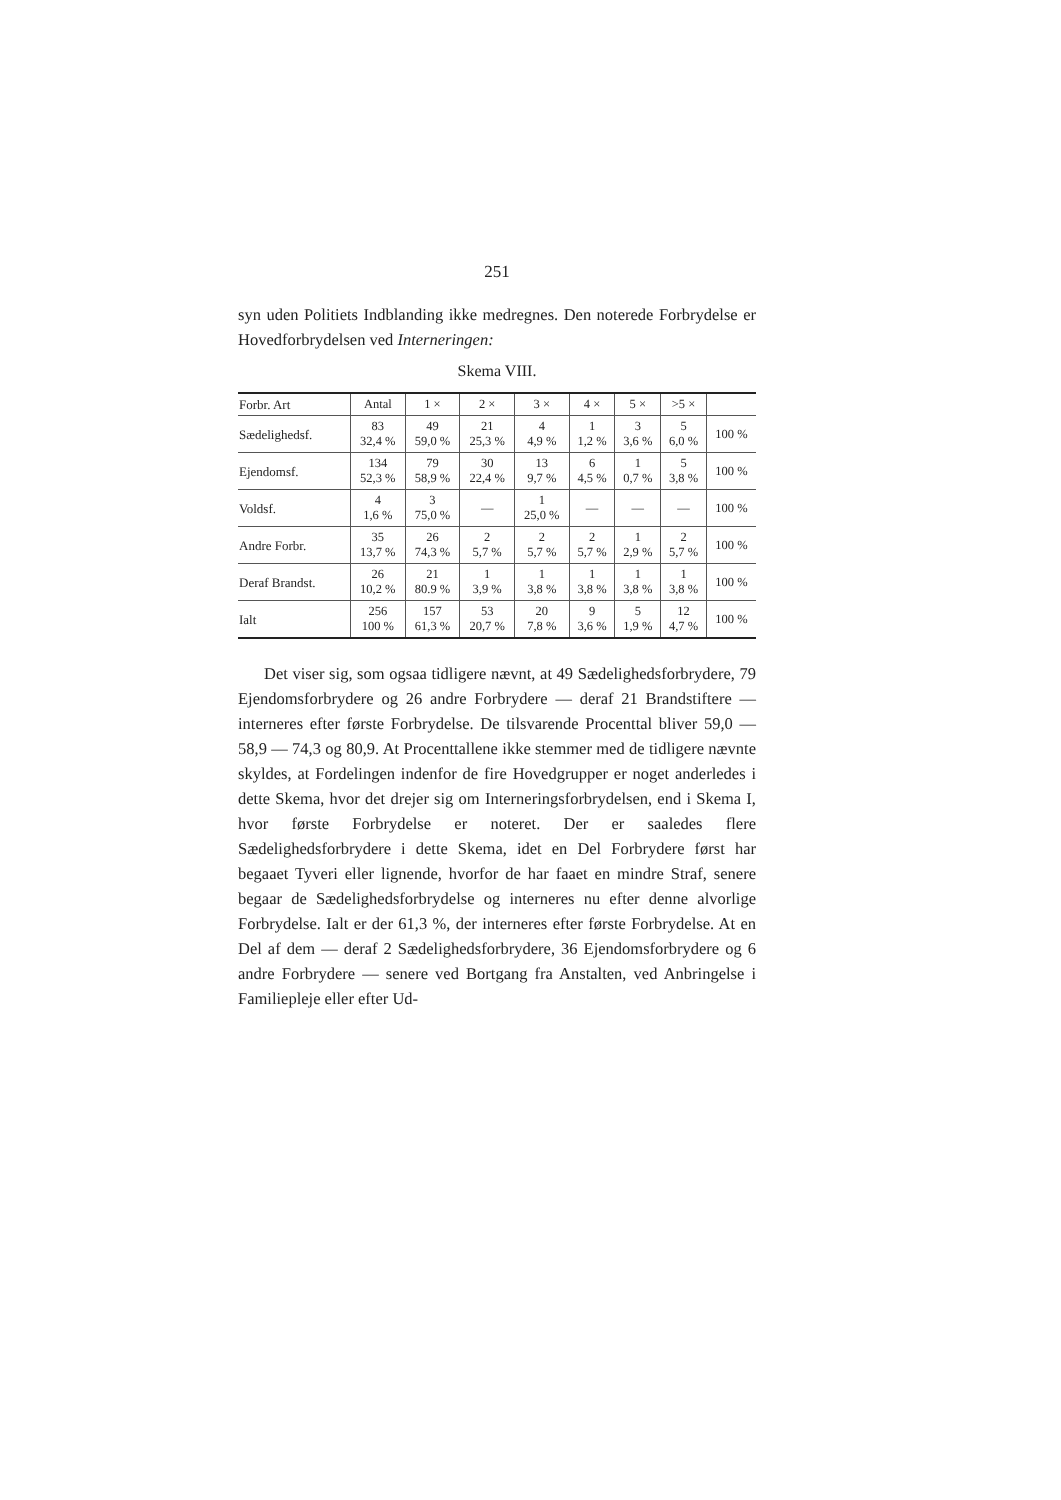251
syn uden Politiets Indblanding ikke medregnes. Den noterede Forbrydelse er Hovedforbrydelsen ved Interneringen:
Skema VIII.
| Forbr. Art | Antal | 1 × | 2 × | 3 × | 4 × | 5 × | >5 × | |
| --- | --- | --- | --- | --- | --- | --- | --- | --- |
| Sædelighedsf. | 83 32,4 % | 49 59,0 % | 21 25,3 % | 4 4,9 % | 1 1,2 % | 3 3,6 % | 5 6,0 % | 100 % |
| Ejendomsf. | 134 52,3 % | 79 58,9 % | 30 22,4 % | 13 9,7 % | 6 4,5 % | 1 0,7 % | 5 3,8 % | 100 % |
| Voldsf. | 4 1,6 % | 3 75,0 % | — | 1 25,0 % | — | — | — | 100 % |
| Andre Forbr. | 35 13,7 % | 26 74,3 % | 2 5,7 % | 2 5,7 % | 2 5,7 % | 1 2,9 % | 2 5,7 % | 100 % |
| Deraf Brandst. | 26 10,2 % | 21 80.9 % | 1 3,9 % | 1 3,8 % | 1 3,8 % | 1 3,8 % | 1 3,8 % | 100 % |
| Ialt | 256 100 % | 157 61,3 % | 53 20,7 % | 20 7,8 % | 9 3,6 % | 5 1,9 % | 12 4,7 % | 100 % |
Det viser sig, som ogsaa tidligere nævnt, at 49 Sædeligheds­forbrydere, 79 Ejendomsforbrydere og 26 andre Forbrydere — deraf 21 Brandstiftere — interneres efter første Forbrydelse. De tilsvarende Procenttal bliver 59,0 — 58,9 — 74,3 og 80,9. At Procenttallene ikke stemmer med de tidligere nævnte skyl­des, at Fordelingen indenfor de fire Hovedgrupper er noget anderledes i dette Skema, hvor det drejer sig om Internerings­forbrydelsen, end i Skema I, hvor første Forbrydelse er noteret. Der er saaledes flere Sædelighedsforbrydere i dette Skema, idet en Del Forbrydere først har begaaet Tyveri eller lignende, hvor­for de har faaet en mindre Straf, senere begaar de Sædelig­hedsforbrydelse og interneres nu efter denne alvorlige Forbry­delse. Ialt er der 61,3 %, der interneres efter første Forbrydelse. At en Del af dem — deraf 2 Sædelighedsforbrydere, 36 Ejen­domsforbrydere og 6 andre Forbrydere — senere ved Bortgang fra Anstalten, ved Anbringelse i Familiepleje eller efter Ud-